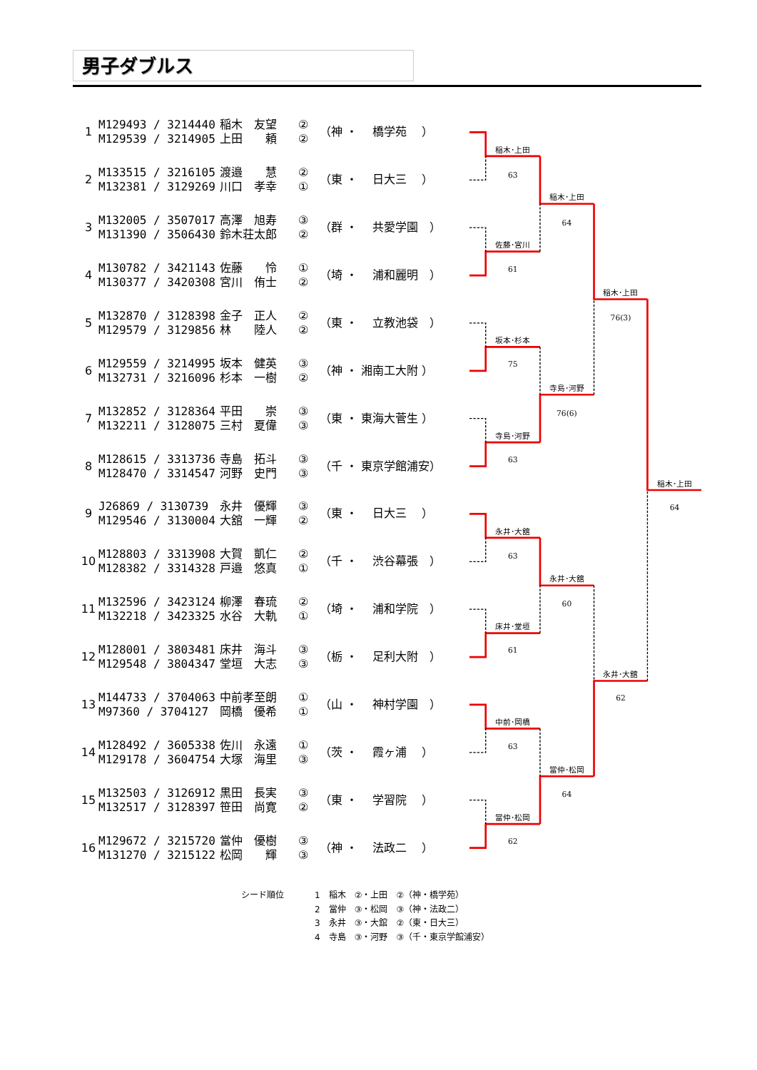男子ダブルス
| 1 | M129493 / 3214440 M129539 / 3214905 | 稲木 友望 上田 頼 | ② ② | （神 ・ 橋学苑 ） |
| 2 | M133515 / 3216105 M132381 / 3129269 | 渡邉 慧 川口 孝幸 | ② ① | （東 ・ 日大三 ） |
| 3 | M132005 / 3507017 M131390 / 3506430 | 高澤 旭寿 鈴木荘太郎 | ③ ② | （群 ・ 共愛学園 ） |
| 4 | M130782 / 3421143 M130377 / 3420308 | 佐藤 怜 宮川 侑士 | ① ② | （埼 ・ 浦和麗明 ） |
| 5 | M132870 / 3128398 M129579 / 3129856 | 金子 正人 林 陸人 | ② ② | （東 ・ 立教池袋 ） |
| 6 | M129559 / 3214995 M132731 / 3216096 | 坂本 健英 杉本 一樹 | ③ ② | （神 ・ 湘南工大附 ） |
| 7 | M132852 / 3128364 M132211 / 3128075 | 平田 崇 三村 夏偉 | ③ ③ | （東 ・ 東海大菅生 ） |
| 8 | M128615 / 3313736 M128470 / 3314547 | 寺島 拓斗 河野 史門 | ③ ③ | （千 ・ 東京学館浦安） |
| 9 | J26869 / 3130739 M129546 / 3130004 | 永井 優輝 大舘 一輝 | ③ ② | （東 ・ 日大三 ） |
| 10 | M128803 / 3313908 M128382 / 3314328 | 大賀 凱仁 戸邉 悠真 | ② ① | （千 ・ 渋谷幕張 ） |
| 11 | M132596 / 3423124 M132218 / 3423325 | 柳澤 春琉 水谷 大軌 | ② ① | （埼 ・ 浦和学院 ） |
| 12 | M128001 / 3803481 M129548 / 3804347 | 床井 海斗 堂垣 大志 | ③ ③ | （栃 ・ 足利大附 ） |
| 13 | M144733 / 3704063 M97360 / 3704127 | 中前孝至朗 岡橋 優希 | ① ① | （山 ・ 神村学園 ） |
| 14 | M128492 / 3605338 M129178 / 3604754 | 佐川 永遠 大塚 海里 | ① ③ | （茨 ・ 霞ヶ浦 ） |
| 15 | M132503 / 3126912 M132517 / 3128397 | 黒田 長実 笹田 尚寛 | ③ ② | （東 ・ 学習院 ） |
| 16 | M129672 / 3215720 M131270 / 3215122 | 當仲 優樹 松岡 輝 | ③ ③ | （神 ・ 法政二 ） |
稲木･上田
63
佐藤･宮川
61
坂本･杉本
75
寺島･河野
63
永井･大舘
63
床井･堂垣
61
中前･岡橋
63
當仲･松岡
62
稲木･上田
64
寺島･河野
76(6)
永井･大舘
60
當仲･松岡
64
稲木･上田
76(3)
永井･大舘
62
稲木･上田
64
シード順位 1　稲木　②・上田　②（神・橋学苑）
2　當仲　③・松岡　③（神・法政二）
3　永井　③・大舘　②（東・日大三）
4　寺島　③・河野　③（千・東京学館浦安）